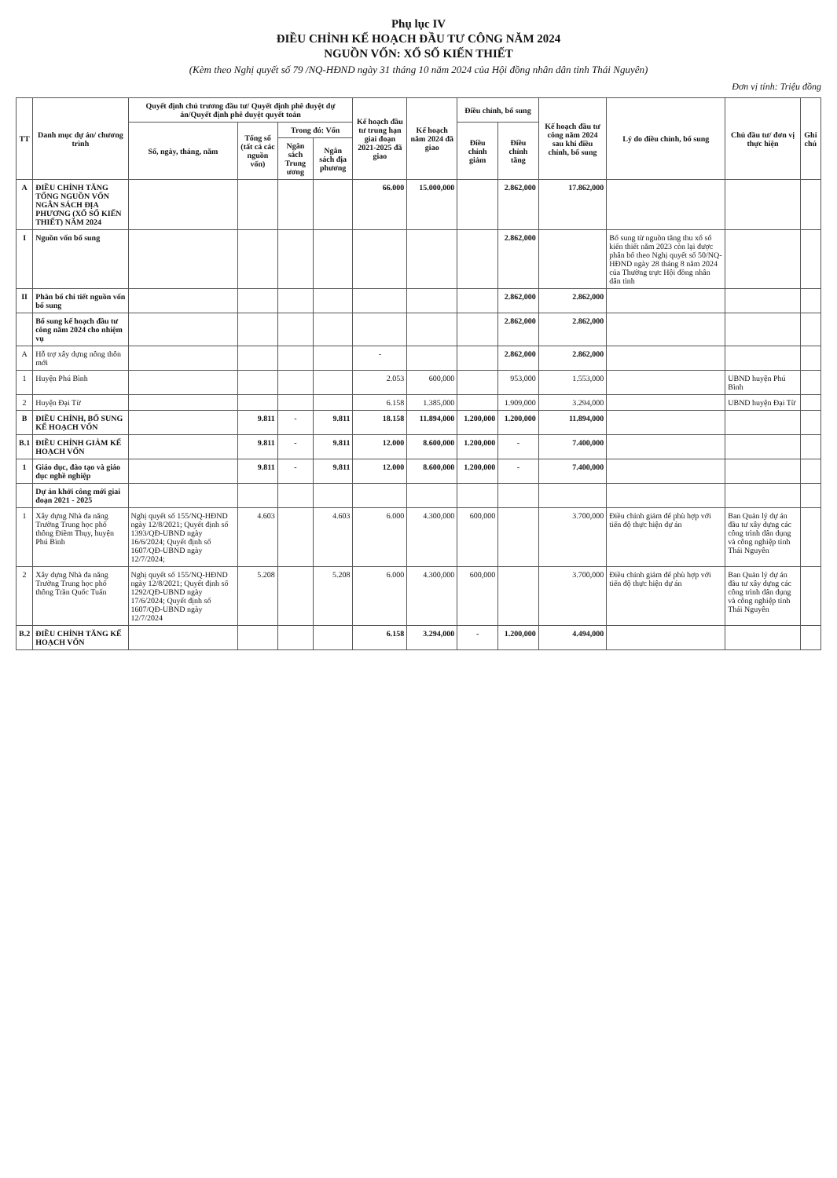Phụ lục IV
ĐIỀU CHỈNH KẾ HOẠCH ĐẦU TƯ CÔNG NĂM 2024
NGUỒN VỐN: XỔ SỐ KIẾN THIẾT
(Kèm theo Nghị quyết số 79 /NQ-HĐND ngày 31 tháng 10 năm 2024 của Hội đồng nhân dân tỉnh Thái Nguyên)
Đơn vị tính: Triệu đồng
| TT | Danh mục dự án/ chương trình | Quyết định chủ trương đầu tư/ Quyết định phê duyệt dự án/Quyết định phê duyệt quyết toán | | | | Kế hoạch đầu tư trung hạn giai đoạn 2021-2025 đã giao | Kế hoạch năm 2024 đã giao | Điều chỉnh, bổ sung | | Kế hoạch đầu tư công năm 2024 sau khi điều chỉnh, bổ sung | Lý do điều chỉnh, bổ sung | Chủ đầu tư/ đơn vị thực hiện | Ghi chú |
| --- | --- | --- | --- | --- | --- | --- | --- | --- | --- | --- | --- | --- | --- |
| | | Số, ngày, tháng, năm | Tổng số (tất cả các nguồn vốn) | Trong đó: Vốn | | | | Điều chỉnh giảm | Điều chỉnh tăng | | | | |
| | | | | Ngân sách Trung ương | Ngân sách địa phương | | | | | | | | |
| A | ĐIỀU CHỈNH TĂNG TỔNG NGUỒN VỐN NGÂN SÁCH ĐỊA PHƯƠNG (XỔ SỐ KIẾN THIẾT) NĂM 2024 | | | | | 66.000 | 15.000,000 | | 2.862,000 | 17.862,000 | | | |
| I | Nguồn vốn bổ sung | | | | | | | | 2.862,000 | | Bổ sung từ nguồn tăng thu xổ số kiến thiết năm 2023 còn lại được phân bổ theo Nghị quyết số 50/NQ-HĐND ngày 28 tháng 8 năm 2024 của Thường trực Hội đồng nhân dân tỉnh | | |
| II | Phân bổ chi tiết nguồn vốn bổ sung | | | | | | | | 2.862,000 | 2.862,000 | | | |
| | Bổ sung kế hoạch đầu tư công năm 2024 cho nhiệm vụ | | | | | | | | 2.862,000 | 2.862,000 | | | |
| A | Hỗ trợ xây dựng nông thôn mới | | | | | - | | | 2.862,000 | 2.862,000 | | | |
| 1 | Huyện Phú Bình | | | | | 2.053 | 600,000 | | 953,000 | 1.553,000 | | UBND huyện Phú Bình | |
| 2 | Huyện Đại Từ | | | | | 6.158 | 1.385,000 | | 1.909,000 | 3.294,000 | | UBND huyện Đại Từ | |
| B | ĐIỀU CHỈNH, BỔ SUNG KẾ HOẠCH VỐN | | 9.811 | - | 9.811 | 18.158 | 11.894,000 | 1.200,000 | 1.200,000 | 11.894,000 | | | |
| B.1 | ĐIỀU CHỈNH GIẢM KẾ HOẠCH VỐN | | 9.811 | - | 9.811 | 12.000 | 8.600,000 | 1.200,000 | - | 7.400,000 | | | |
| 1 | Giáo dục, đào tạo và giáo dục nghề nghiệp | | 9.811 | - | 9.811 | 12.000 | 8.600,000 | 1.200,000 | - | 7.400,000 | | | |
| | Dự án khởi công mới giai đoạn 2021 - 2025 | | | | | | | | | | | | |
| 1 | Xây dựng Nhà đa năng Trường Trung học phổ thông Điềm Thụy, huyện Phú Bình | Nghị quyết số 155/NQ-HĐND ngày 12/8/2021; Quyết định số 1393/QĐ-UBND ngày 16/6/2024; Quyết định số 1607/QĐ-UBND ngày 12/7/2024; | 4.603 | | 4.603 | 6.000 | 4.300,000 | 600,000 | | 3.700,000 | Điều chỉnh giảm để phù hợp với tiến độ thực hiện dự án | Ban Quản lý dự án đầu tư xây dựng các công trình dân dụng và công nghiệp tỉnh Thái Nguyên | |
| 2 | Xây dựng Nhà đa năng Trường Trung học phổ thông Trần Quốc Tuấn | Nghị quyết số 155/NQ-HĐND ngày 12/8/2021; Quyết định số 1292/QĐ-UBND ngày 17/6/2024; Quyết định số 1607/QĐ-UBND ngày 12/7/2024 | 5.208 | | 5.208 | 6.000 | 4.300,000 | 600,000 | | 3.700,000 | Điều chỉnh giảm để phù hợp với tiến độ thực hiện dự án | Ban Quản lý dự án đầu tư xây dựng các công trình dân dụng và công nghiệp tỉnh Thái Nguyên | |
| B.2 | ĐIỀU CHỈNH TĂNG KẾ HOẠCH VỐN | | | | | 6.158 | 3.294,000 | - | 1.200,000 | 4.494,000 | | | |